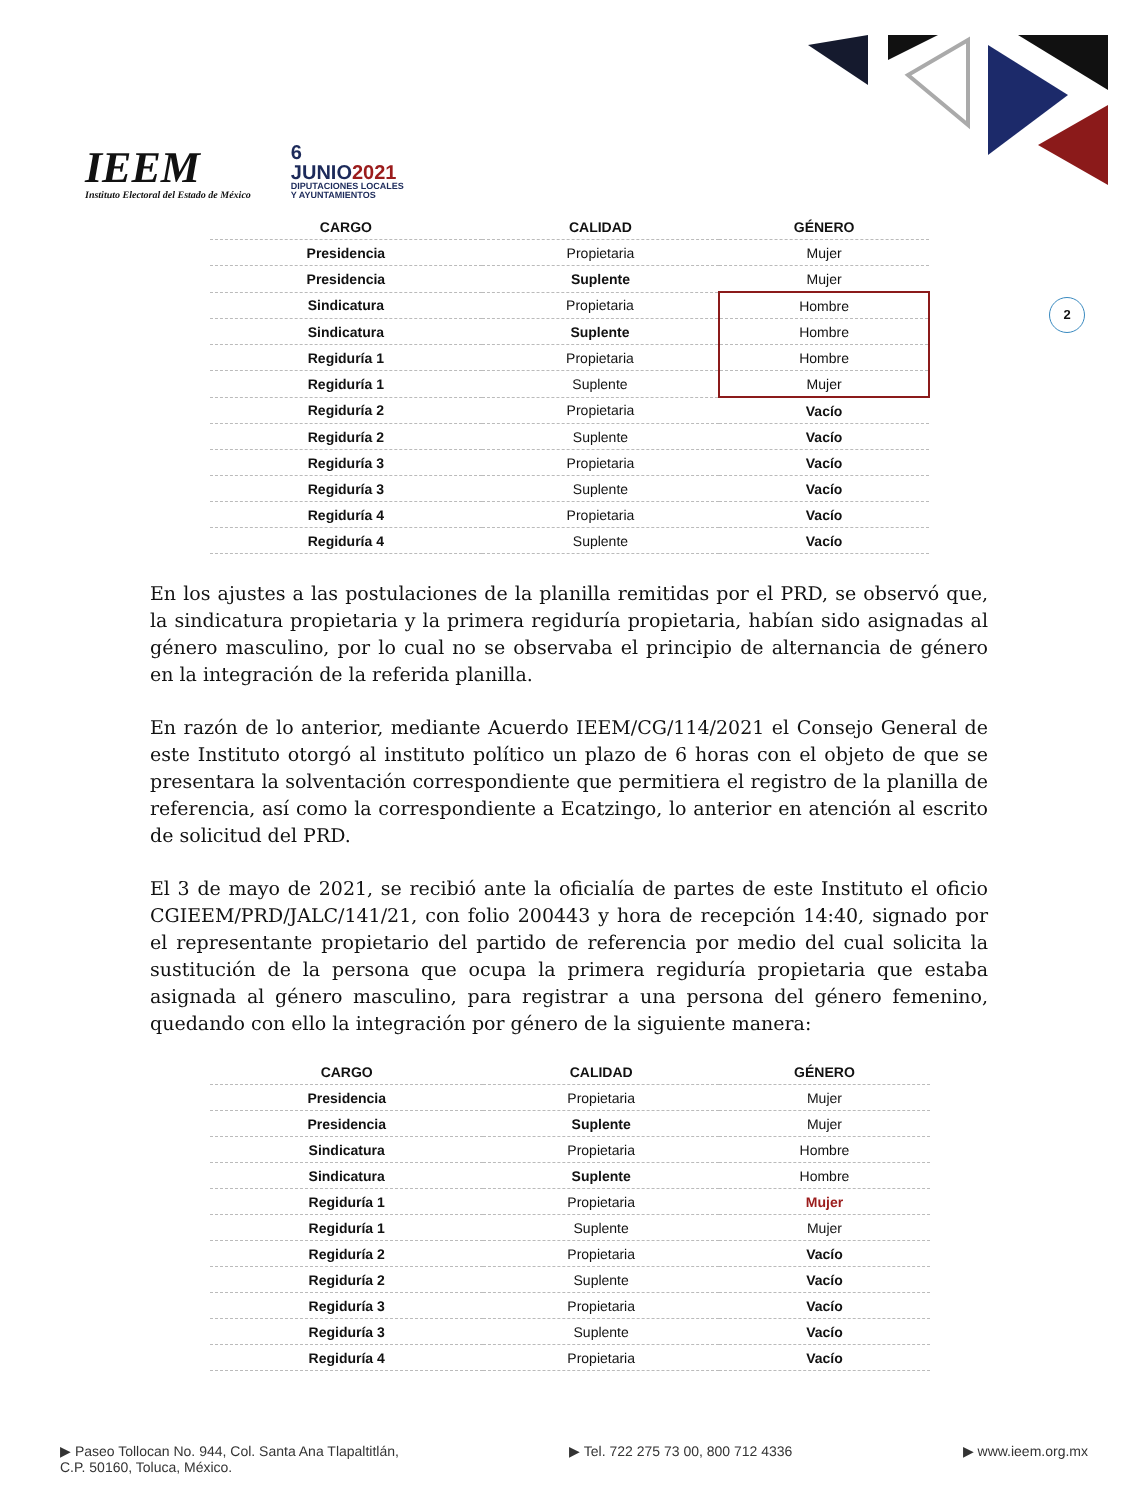IEEM
Instituto Electoral del Estado de México
6
JUNIO2021
DIPUTACIONES LOCALES
Y AYUNTAMIENTOS
2
| CARGO | CALIDAD | GÉNERO |
| --- | --- | --- |
| Presidencia | Propietaria | Mujer |
| Presidencia | Suplente | Mujer |
| Sindicatura | Propietaria | Hombre |
| Sindicatura | Suplente | Hombre |
| Regiduría 1 | Propietaria | Hombre |
| Regiduría 1 | Suplente | Mujer |
| Regiduría 2 | Propietaria | Vacío |
| Regiduría 2 | Suplente | Vacío |
| Regiduría 3 | Propietaria | Vacío |
| Regiduría 3 | Suplente | Vacío |
| Regiduría 4 | Propietaria | Vacío |
| Regiduría 4 | Suplente | Vacío |
En los ajustes a las postulaciones de la planilla remitidas por el PRD, se observó que, la sindicatura propietaria y la primera regiduría propietaria, habían sido asignadas al género masculino, por lo cual no se observaba el principio de alternancia de género en la integración de la referida planilla.
En razón de lo anterior, mediante Acuerdo IEEM/CG/114/2021 el Consejo General de este Instituto otorgó al instituto político un plazo de 6 horas con el objeto de que se presentara la solventación correspondiente que permitiera el registro de la planilla de referencia, así como la correspondiente a Ecatzingo, lo anterior en atención al escrito de solicitud del PRD.
El 3 de mayo de 2021, se recibió ante la oficialía de partes de este Instituto el oficio CGIEEM/PRD/JALC/141/21, con folio 200443 y hora de recepción 14:40, signado por el representante propietario del partido de referencia por medio del cual solicita la sustitución de la persona que ocupa la primera regiduría propietaria que estaba asignada al género masculino, para registrar a una persona del género femenino, quedando con ello la integración por género de la siguiente manera:
| CARGO | CALIDAD | GÉNERO |
| --- | --- | --- |
| Presidencia | Propietaria | Mujer |
| Presidencia | Suplente | Mujer |
| Sindicatura | Propietaria | Hombre |
| Sindicatura | Suplente | Hombre |
| Regiduría 1 | Propietaria | Mujer |
| Regiduría 1 | Suplente | Mujer |
| Regiduría 2 | Propietaria | Vacío |
| Regiduría 2 | Suplente | Vacío |
| Regiduría 3 | Propietaria | Vacío |
| Regiduría 3 | Suplente | Vacío |
| Regiduría 4 | Propietaria | Vacío |
▶ Paseo Tollocan No. 944, Col. Santa Ana Tlapaltitlán,
C.P. 50160, Toluca, México.
▶ Tel. 722 275 73 00, 800 712 4336
▶ www.ieem.org.mx